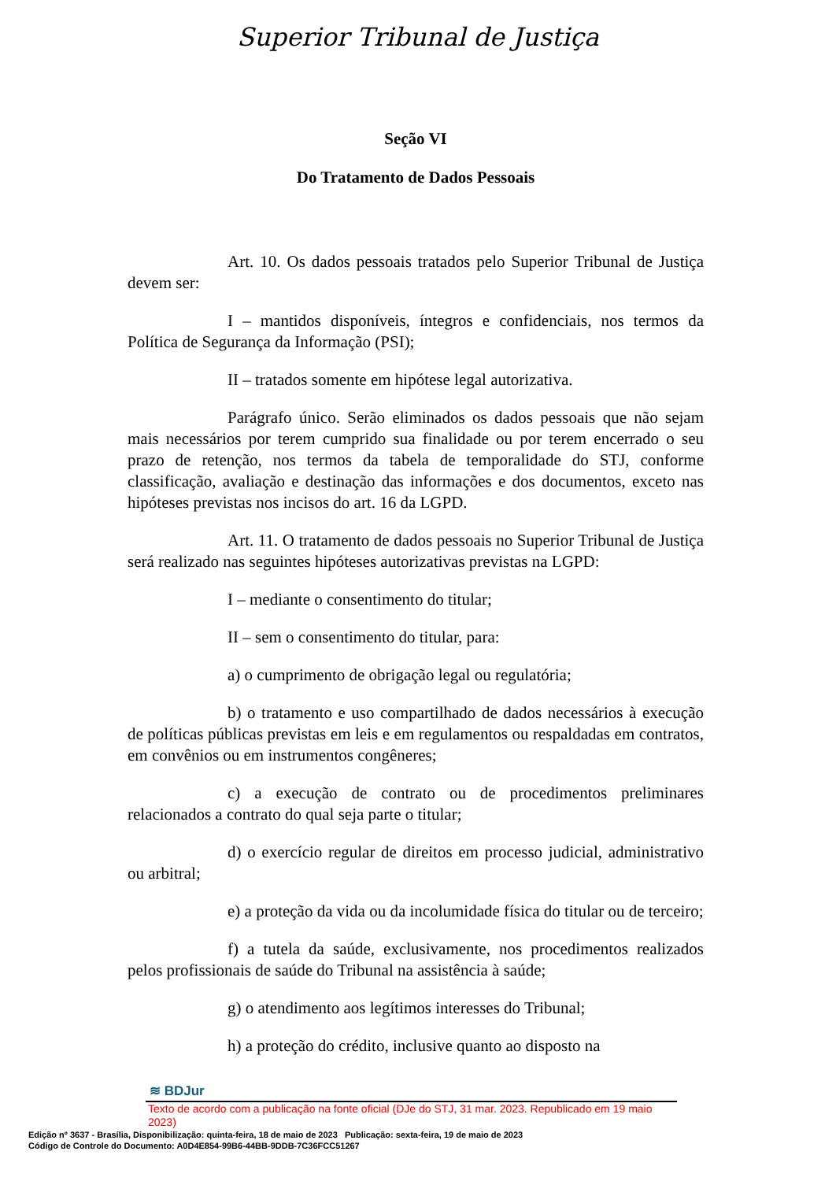Superior Tribunal de Justiça
Seção VI
Do Tratamento de Dados Pessoais
Art. 10. Os dados pessoais tratados pelo Superior Tribunal de Justiça devem ser:
I – mantidos disponíveis, íntegros e confidenciais, nos termos da Política de Segurança da Informação (PSI);
II – tratados somente em hipótese legal autorizativa.
Parágrafo único. Serão eliminados os dados pessoais que não sejam mais necessários por terem cumprido sua finalidade ou por terem encerrado o seu prazo de retenção, nos termos da tabela de temporalidade do STJ, conforme classificação, avaliação e destinação das informações e dos documentos, exceto nas hipóteses previstas nos incisos do art. 16 da LGPD.
Art. 11. O tratamento de dados pessoais no Superior Tribunal de Justiça será realizado nas seguintes hipóteses autorizativas previstas na LGPD:
I – mediante o consentimento do titular;
II – sem o consentimento do titular, para:
a) o cumprimento de obrigação legal ou regulatória;
b) o tratamento e uso compartilhado de dados necessários à execução de políticas públicas previstas em leis e em regulamentos ou respaldadas em contratos, em convênios ou em instrumentos congêneres;
c) a execução de contrato ou de procedimentos preliminares relacionados a contrato do qual seja parte o titular;
d) o exercício regular de direitos em processo judicial, administrativo ou arbitral;
e) a proteção da vida ou da incolumidade física do titular ou de terceiro;
f) a tutela da saúde, exclusivamente, nos procedimentos realizados pelos profissionais de saúde do Tribunal na assistência à saúde;
g) o atendimento aos legítimos interesses do Tribunal;
h) a proteção do crédito, inclusive quanto ao disposto na
≋ BDJur
Texto de acordo com a publicação na fonte oficial (DJe do STJ, 31 mar. 2023. Republicado em 19 maio 2023)
Edição nº 3637 - Brasília, Disponibilização: quinta-feira, 18 de maio de 2023 Publicação: sexta-feira, 19 de maio de 2023
Código de Controle do Documento: A0D4E854-99B6-44BB-9DDB-7C36FCC51267